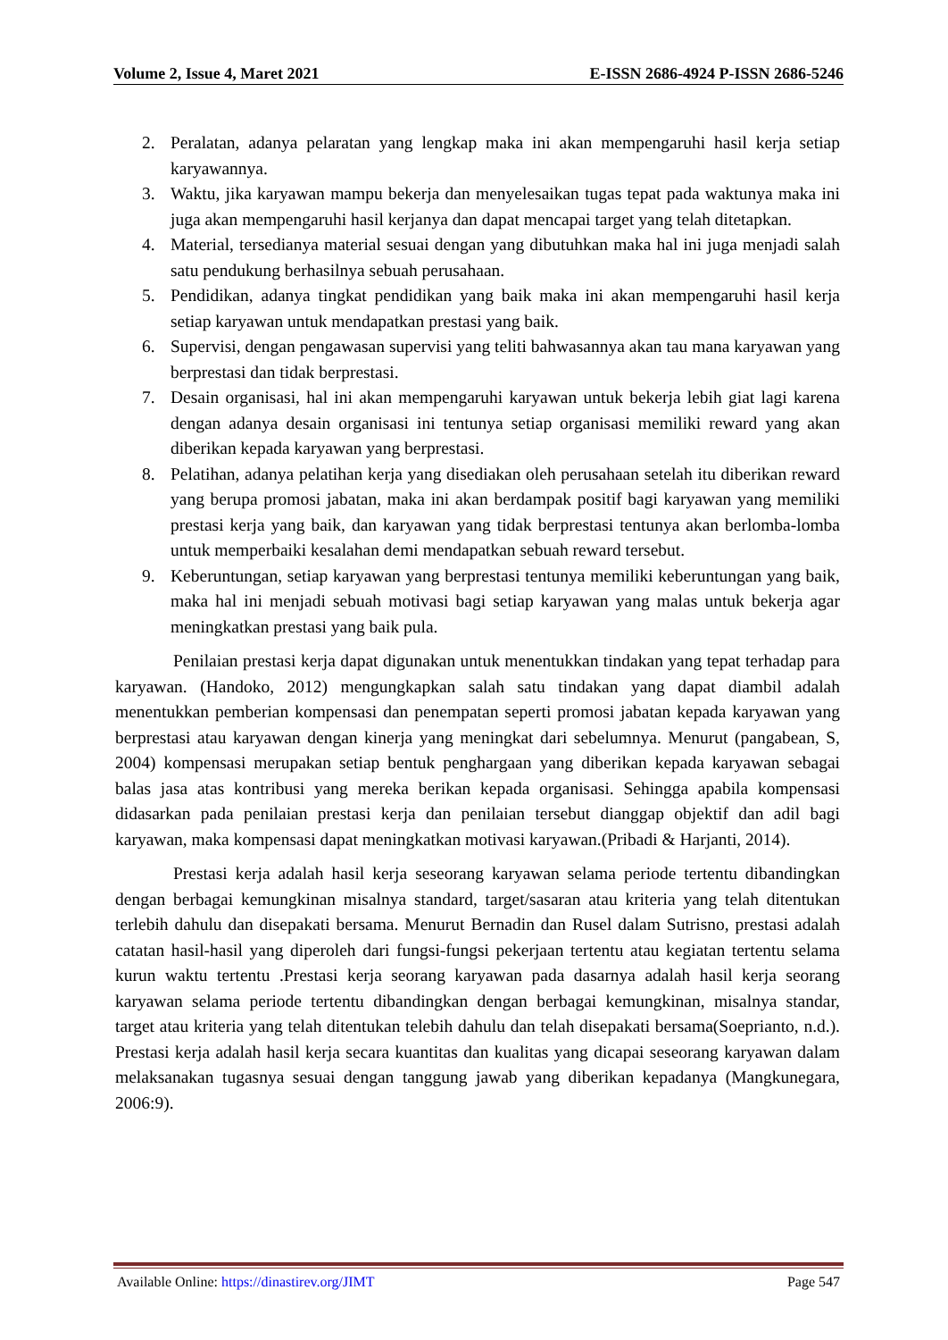Volume 2, Issue 4, Maret 2021 E-ISSN 2686-4924 P-ISSN 2686-5246
2. Peralatan, adanya pelaratan yang lengkap maka ini akan mempengaruhi hasil kerja setiap karyawannya.
3. Waktu, jika karyawan mampu bekerja dan menyelesaikan tugas tepat pada waktunya maka ini juga akan mempengaruhi hasil kerjanya dan dapat mencapai target yang telah ditetapkan.
4. Material, tersedianya material sesuai dengan yang dibutuhkan maka hal ini juga menjadi salah satu pendukung berhasilnya sebuah perusahaan.
5. Pendidikan, adanya tingkat pendidikan yang baik maka ini akan mempengaruhi hasil kerja setiap karyawan untuk mendapatkan prestasi yang baik.
6. Supervisi, dengan pengawasan supervisi yang teliti bahwasannya akan tau mana karyawan yang berprestasi dan tidak berprestasi.
7. Desain organisasi, hal ini akan mempengaruhi karyawan untuk bekerja lebih giat lagi karena dengan adanya desain organisasi ini tentunya setiap organisasi memiliki reward yang akan diberikan kepada karyawan yang berprestasi.
8. Pelatihan, adanya pelatihan kerja yang disediakan oleh perusahaan setelah itu diberikan reward yang berupa promosi jabatan, maka ini akan berdampak positif bagi karyawan yang memiliki prestasi kerja yang baik, dan karyawan yang tidak berprestasi tentunya akan berlomba-lomba untuk memperbaiki kesalahan demi mendapatkan sebuah reward tersebut.
9. Keberuntungan, setiap karyawan yang berprestasi tentunya memiliki keberuntungan yang baik, maka hal ini menjadi sebuah motivasi bagi setiap karyawan yang malas untuk bekerja agar meningkatkan prestasi yang baik pula.
Penilaian prestasi kerja dapat digunakan untuk menentukkan tindakan yang tepat terhadap para karyawan. (Handoko, 2012) mengungkapkan salah satu tindakan yang dapat diambil adalah menentukkan pemberian kompensasi dan penempatan seperti promosi jabatan kepada karyawan yang berprestasi atau karyawan dengan kinerja yang meningkat dari sebelumnya. Menurut (pangabean, S, 2004) kompensasi merupakan setiap bentuk penghargaan yang diberikan kepada karyawan sebagai balas jasa atas kontribusi yang mereka berikan kepada organisasi. Sehingga apabila kompensasi didasarkan pada penilaian prestasi kerja dan penilaian tersebut dianggap objektif dan adil bagi karyawan, maka kompensasi dapat meningkatkan motivasi karyawan.(Pribadi & Harjanti, 2014).
Prestasi kerja adalah hasil kerja seseorang karyawan selama periode tertentu dibandingkan dengan berbagai kemungkinan misalnya standard, target/sasaran atau kriteria yang telah ditentukan terlebih dahulu dan disepakati bersama. Menurut Bernadin dan Rusel dalam Sutrisno, prestasi adalah catatan hasil-hasil yang diperoleh dari fungsi-fungsi pekerjaan tertentu atau kegiatan tertentu selama kurun waktu tertentu .Prestasi kerja seorang karyawan pada dasarnya adalah hasil kerja seorang karyawan selama periode tertentu dibandingkan dengan berbagai kemungkinan, misalnya standar, target atau kriteria yang telah ditentukan telebih dahulu dan telah disepakati bersama(Soeprianto, n.d.). Prestasi kerja adalah hasil kerja secara kuantitas dan kualitas yang dicapai seseorang karyawan dalam melaksanakan tugasnya sesuai dengan tanggung jawab yang diberikan kepadanya (Mangkunegara, 2006:9).
Available Online: https://dinastirev.org/JIMT Page 547